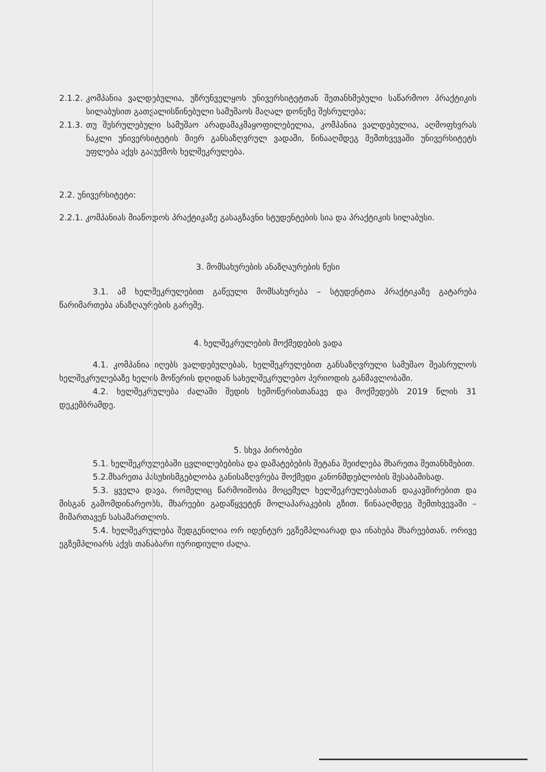2.1.2.
კომპანია ვალდებულია, უზრუნველყოს უნივერსიტეტთან შეთანხმებული საწარმოო პრაქტიკის სილაბუსით გათვალისწინებული სამუშაოს მაღალ დონეზე შესრულება;
2.1.3.
თუ შესრულებული სამუშაო არადამაკმაყოფილებელია, კომპანია ვალდებულია, აღმოფხვრას ნაკლი უნივერსიტეტის მიერ განსაზღვრულ ვადაში, წინააღმდეგ შემთხვევაში უნივერსიტეტს უფლება აქვს გააუქმოს ხელშეკრულება.
2.2. უნივერსიტეტი:
2.2.1. კომპანიას მიაწოდოს პრაქტიკაზე გასაგზავნი სტუდენტების სია და პრაქტიკის სილაბუსი.
3. მომსახურების ანაზღაურების წესი
3.1. ამ ხელშეკრულებით გაწეული მომსახურება – სტუდენტთა პრაქტიკაზე გატარება წარიმართება ანაზღაურების გარეშე.
4. ხელშეკრულების მოქმედების ვადა
4.1. კომპანია იღებს ვალდებულებას, ხელშეკრულებით განსაზღვრული სამუშაო შეასრულოს ხელშეკრულებაზე ხელის მოწერის დღიდან სახელშეკრულებო პერიოდის განმავლობაში.
4.2. ხელშეკრულება ძალაში შედის ხემოწერისთანავე და მოქმედებს 2019 წლის 31 დეკემბრამდე.
5. სხვა პირობები
5.1. ხელშეკრულებაში ცვლილებებისა და დამატებების შეტანა შეიძლება მხარეთა შეთანხმებით.
5.2.მხარეთა პასუხისმგებლობა განისაზღვრება მოქმედი კანონმდებლობის შესაბამისად.
5.3. ყველა დავა, რომელიც წარმოიშობა მოცემულ ხელშეკრულებასთან დაკავშირებით და მისგან გამომდინარეობს, მხარეები გადაწყვეტენ მოლაპარაკების გზით. წინააღმდეგ შემთხვევაში – მიმართავენ სასამართლოს.
5.4. ხელშეკრულება შედგენილია ორ იდენტურ ეგზემპლიარად და ინახება მხარეებთან. ორივე ეგზემპლიარს აქვს თანაბარი იურიდიული ძალა.